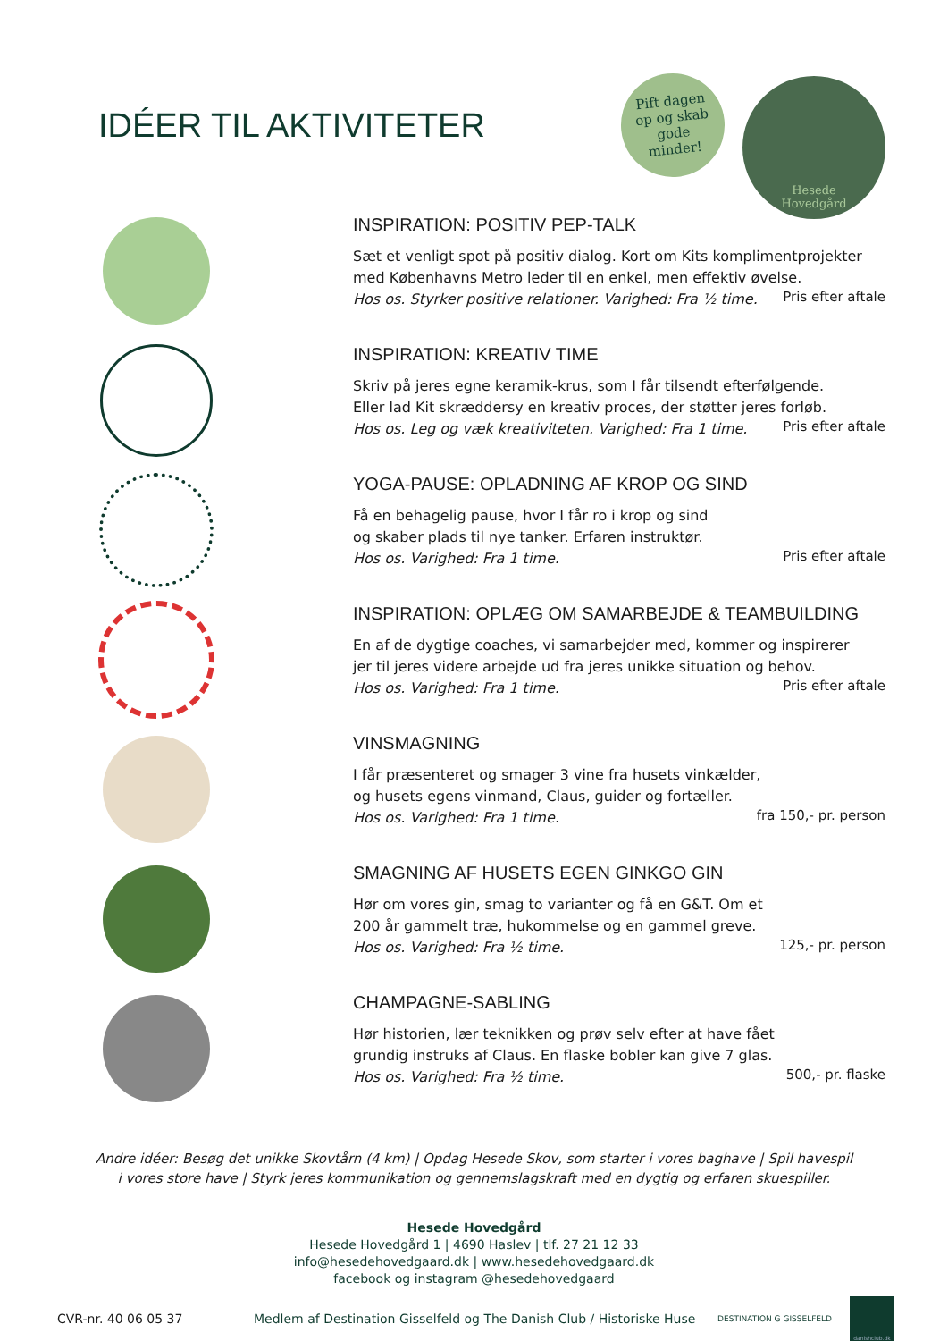IDÉER TIL AKTIVITETER
Pift dagen
op og skab
gode
minder!
Hesede
Hovedgård
INSPIRATION: POSITIV PEP-TALK
Sæt et venligt spot på positiv dialog. Kort om Kits komplimentprojekter
med Københavns Metro leder til en enkel, men effektiv øvelse.
Hos os. Styrker positive relationer. Varighed: Fra ½ time.
Pris efter aftale
INSPIRATION: KREATIV TIME
Skriv på jeres egne keramik-krus, som I får tilsendt efterfølgende.
Eller lad Kit skræddersy en kreativ proces, der støtter jeres forløb.
Hos os. Leg og væk kreativiteten. Varighed: Fra 1 time.
Pris efter aftale
YOGA-PAUSE: OPLADNING AF KROP OG SIND
Få en behagelig pause, hvor I får ro i krop og sind
og skaber plads til nye tanker. Erfaren instruktør.
Hos os. Varighed: Fra 1 time.
Pris efter aftale
INSPIRATION: OPLÆG OM SAMARBEJDE & TEAMBUILDING
En af de dygtige coaches, vi samarbejder med, kommer og inspirerer
jer til jeres videre arbejde ud fra jeres unikke situation og behov.
Hos os. Varighed: Fra 1 time.
Pris efter aftale
VINSMAGNING
I får præsenteret og smager 3 vine fra husets vinkælder,
og husets egens vinmand, Claus, guider og fortæller.
Hos os. Varighed: Fra 1 time.
fra 150,- pr. person
SMAGNING AF HUSETS EGEN GINKGO GIN
Hør om vores gin, smag to varianter og få en G&T. Om et
200 år gammelt træ, hukommelse og en gammel greve.
Hos os. Varighed: Fra ½ time.
125,- pr. person
CHAMPAGNE-SABLING
Hør historien, lær teknikken og prøv selv efter at have fået
grundig instruks af Claus. En flaske bobler kan give 7 glas.
Hos os. Varighed: Fra ½ time.
500,- pr. flaske
Andre idéer: Besøg det unikke Skovtårn (4 km) | Opdag Hesede Skov, som starter i vores baghave | Spil havespil
i vores store have | Styrk jeres kommunikation og gennemslagskraft med en dygtig og erfaren skuespiller.
Hesede Hovedgård
Hesede Hovedgård 1 | 4690 Haslev | tlf. 27 21 12 33
info@hesedehovedgaard.dk | www.hesedehovedgaard.dk
facebook og instagram @hesedehovedgaard
CVR-nr. 40 06 05 37 Medlem af Destination Gisselfeld og The Danish Club / Historiske Huse DESTINATION G GISSELFELD danishclub.dk